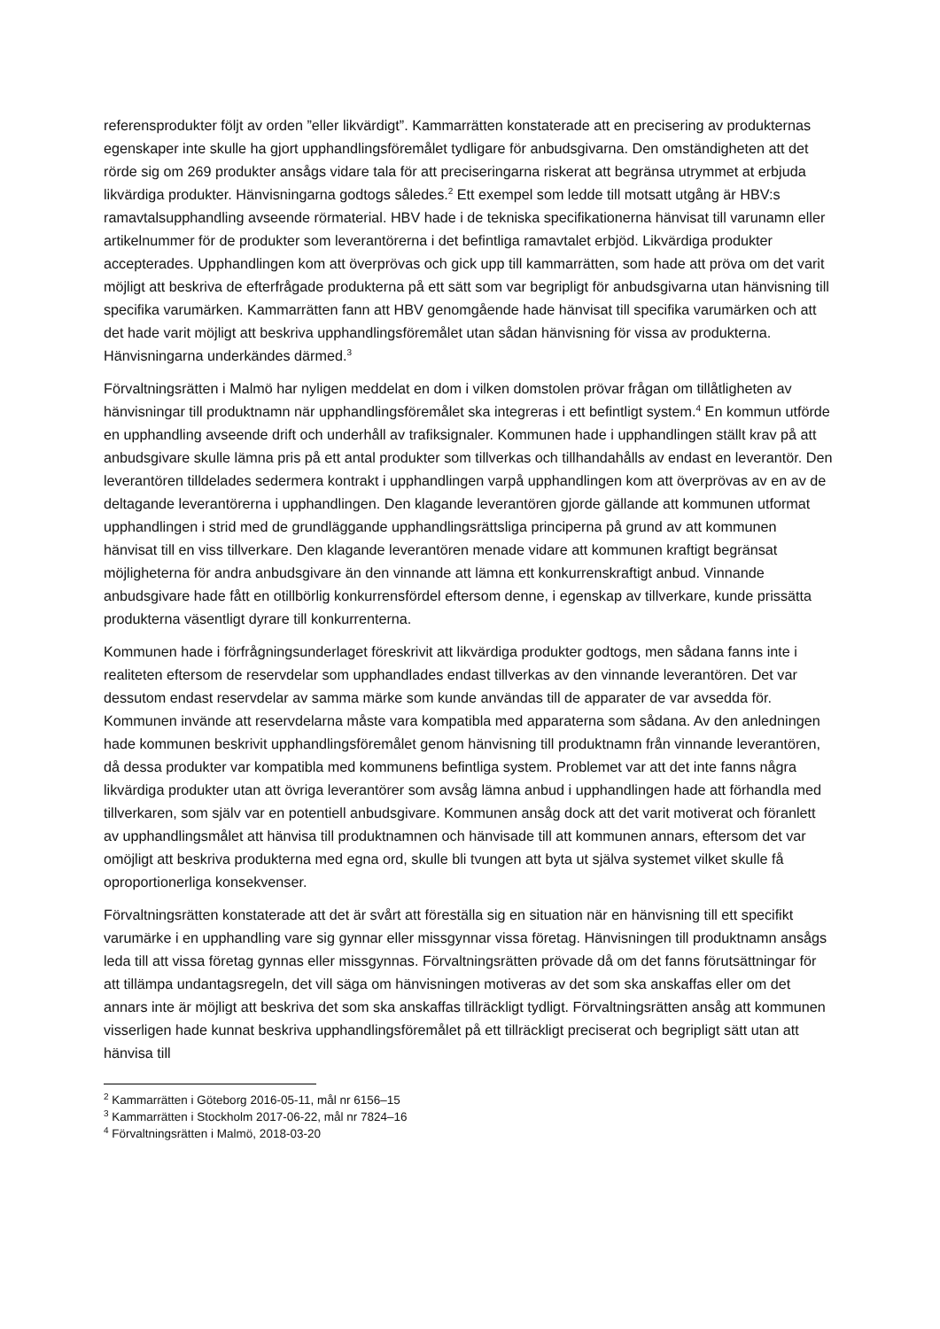referensprodukter följt av orden ”eller likvärdigt”. Kammarrätten konstaterade att en precisering av produkternas egenskaper inte skulle ha gjort upphandlingsföremålet tydligare för anbudsgivarna. Den omständigheten att det rörde sig om 269 produkter ansågs vidare tala för att preciseringarna riskerat att begränsa utrymmet at erbjuda likvärdiga produkter. Hänvisningarna godtogs således.<sup>2</sup> Ett exempel som ledde till motsatt utgång är HBV:s ramavtalsupphandling avseende rörmaterial. HBV hade i de tekniska specifikationerna hänvisat till varunamn eller artikelnummer för de produkter som leverantörerna i det befintliga ramavtalet erbjöd. Likvärdiga produkter accepterades. Upphandlingen kom att överprövas och gick upp till kammarrätten, som hade att pröva om det varit möjligt att beskriva de efterfrågade produkterna på ett sätt som var begripligt för anbudsgivarna utan hänvisning till specifika varumärken. Kammarrätten fann att HBV genomgående hade hänvisat till specifika varumärken och att det hade varit möjligt att beskriva upphandlingsföremålet utan sådan hänvisning för vissa av produkterna. Hänvisningarna underkändes därmed.<sup>3</sup>
Förvaltningsrätten i Malmö har nyligen meddelat en dom i vilken domstolen prövar frågan om tillåtligheten av hänvisningar till produktnamn när upphandlingsföremålet ska integreras i ett befintligt system.<sup>4</sup> En kommun utförde en upphandling avseende drift och underhåll av trafiksignaler. Kommunen hade i upphandlingen ställt krav på att anbudsgivare skulle lämna pris på ett antal produkter som tillverkas och tillhandahålls av endast en leverantör. Den leverantören tilldelades sedermera kontrakt i upphandlingen varpå upphandlingen kom att överprövas av en av de deltagande leverantörerna i upphandlingen. Den klagande leverantören gjorde gällande att kommunen utformat upphandlingen i strid med de grundläggande upphandlingsrättsliga principerna på grund av att kommunen hänvisat till en viss tillverkare. Den klagande leverantören menade vidare att kommunen kraftigt begränsat möjligheterna för andra anbudsgivare än den vinnande att lämna ett konkurrenskraftigt anbud. Vinnande anbudsgivare hade fått en otillbörlig konkurrensfördel eftersom denne, i egenskap av tillverkare, kunde prissätta produkterna väsentligt dyrare till konkurrenterna.
Kommunen hade i förfrågningsunderlaget föreskrivit att likvärdiga produkter godtogs, men sådana fanns inte i realiteten eftersom de reservdelar som upphandlades endast tillverkas av den vinnande leverantören. Det var dessutom endast reservdelar av samma märke som kunde användas till de apparater de var avsedda för. Kommunen invände att reservdelarna måste vara kompatibla med apparaterna som sådana. Av den anledningen hade kommunen beskrivit upphandlingsföremålet genom hänvisning till produktnamn från vinnande leverantören, då dessa produkter var kompatibla med kommunens befintliga system. Problemet var att det inte fanns några likvärdiga produkter utan att övriga leverantörer som avsåg lämna anbud i upphandlingen hade att förhandla med tillverkaren, som själv var en potentiell anbudsgivare. Kommunen ansåg dock att det varit motiverat och föranlett av upphandlingsmålet att hänvisa till produktnamnen och hänvisade till att kommunen annars, eftersom det var omöjligt att beskriva produkterna med egna ord, skulle bli tvungen att byta ut själva systemet vilket skulle få oproportionerliga konsekvenser.
Förvaltningsrätten konstaterade att det är svårt att föreställa sig en situation när en hänvisning till ett specifikt varumärke i en upphandling vare sig gynnar eller missgynnar vissa företag. Hänvisningen till produktnamn ansågs leda till att vissa företag gynnas eller missgynnas. Förvaltningsrätten prövade då om det fanns förutsättningar för att tillämpa undantagsregeln, det vill säga om hänvisningen motiveras av det som ska anskaffas eller om det annars inte är möjligt att beskriva det som ska anskaffas tillräckligt tydligt. Förvaltningsrätten ansåg att kommunen visserligen hade kunnat beskriva upphandlingsföremålet på ett tillräckligt preciserat och begripligt sätt utan att hänvisa till
<sup>2</sup> Kammarrätten i Göteborg 2016-05-11, mål nr 6156–15
<sup>3</sup> Kammarrätten i Stockholm 2017-06-22, mål nr 7824–16
<sup>4</sup> Förvaltningsrätten i Malmö, 2018-03-20